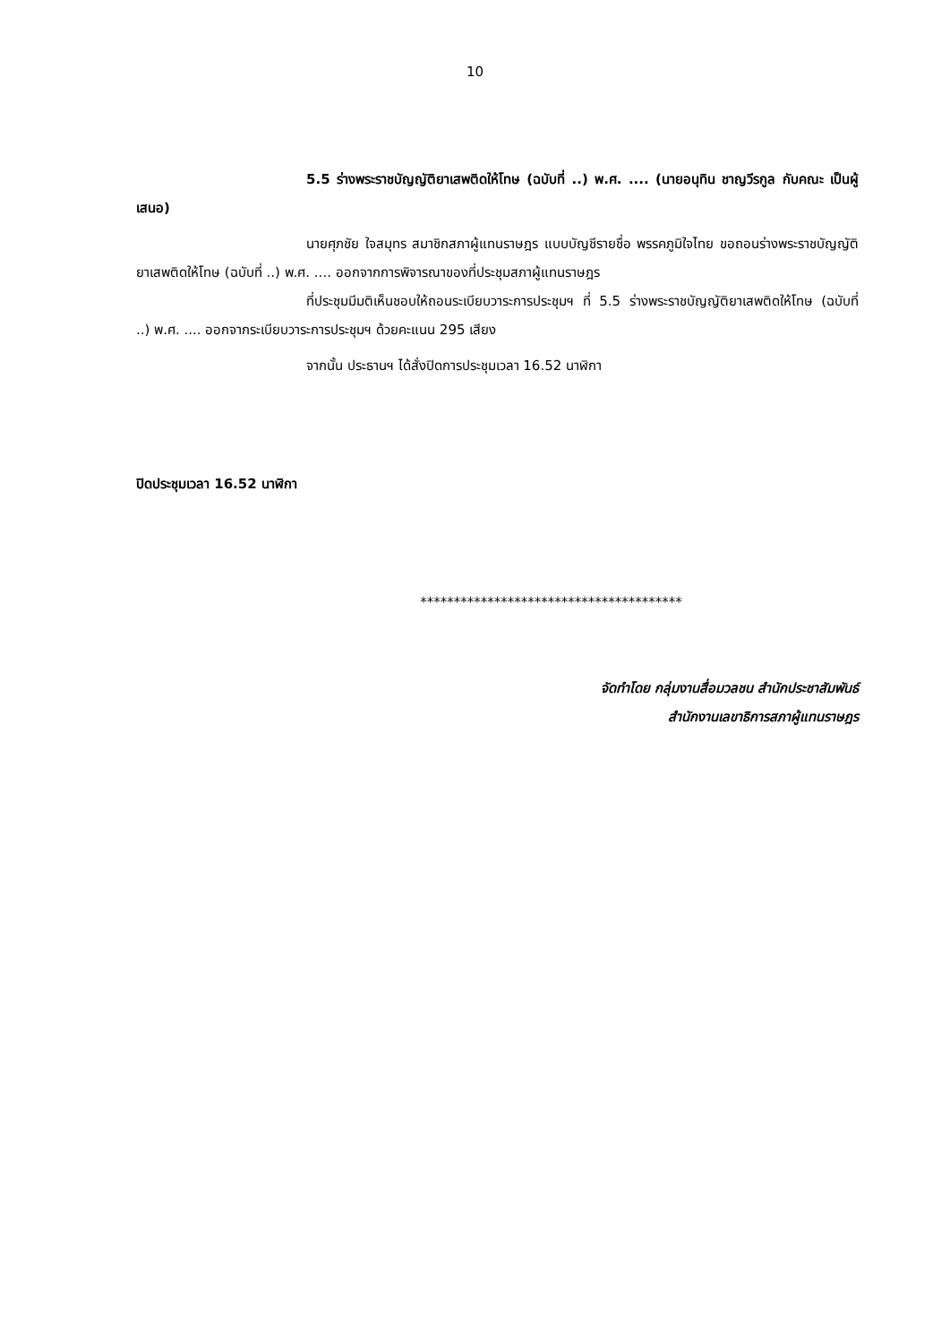10
5.5 ร่างพระราชบัญญัติยาเสพติดให้โทษ (ฉบับที่ ..) พ.ศ. .... (นายอนุทิน ชาญวีรกูล กับคณะ เป็นผู้เสนอ)
นายศุภชัย ใจสมุทร สมาชิกสภาผู้แทนราษฎร แบบบัญชีรายชื่อ พรรคภูมิใจไทย ขอถอนร่างพระราชบัญญัติยาเสพติดให้โทษ (ฉบับที่ ..) พ.ศ. .... ออกจากการพิจารณาของที่ประชุมสภาผู้แทนราษฎร
ที่ประชุมมีมติเห็นชอบให้ถอนระเบียบวาระการประชุมฯ ที่ 5.5 ร่างพระราชบัญญัติยาเสพติดให้โทษ (ฉบับที่ ..) พ.ศ. .... ออกจากระเบียบวาระการประชุมฯ ด้วยคะแนน 295 เสียง
จากนั้น ประธานฯ ได้สั่งปิดการประชุมเวลา 16.52 นาฬิกา
ปิดประชุมเวลา 16.52 นาฬิกา
***************************************
จัดทำโดย กลุ่มงานสื่อมวลชน สำนักประชาสัมพันธ์
สำนักงานเลขาธิการสภาผู้แทนราษฎร